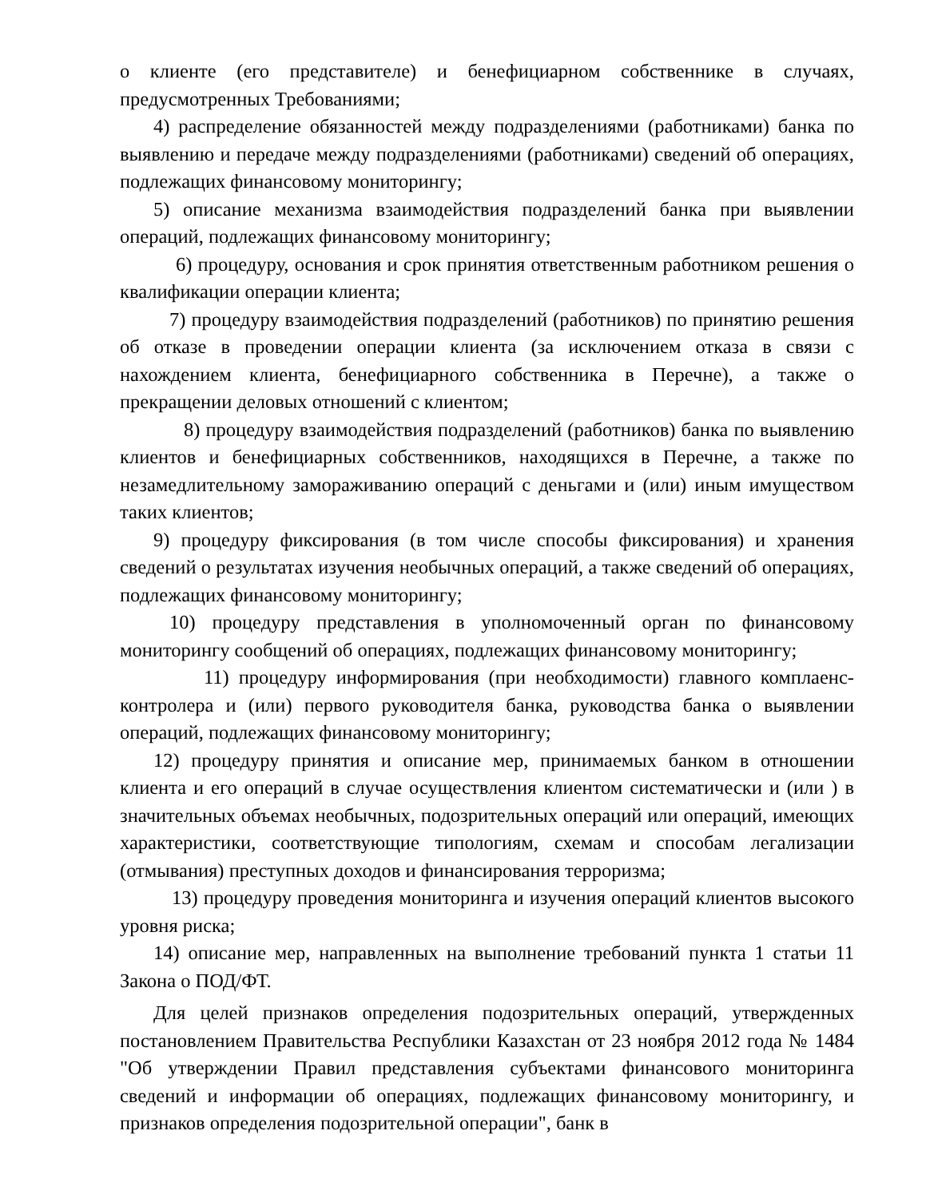о клиенте (его представителе) и бенефициарном собственнике в случаях, предусмотренных Требованиями;
4) распределение обязанностей между подразделениями (работниками) банка по выявлению и передаче между подразделениями (работниками) сведений об операциях, подлежащих финансовому мониторингу;
5) описание механизма взаимодействия подразделений банка при выявлении операций, подлежащих финансовому мониторингу;
6) процедуру, основания и срок принятия ответственным работником решения о квалификации операции клиента;
7) процедуру взаимодействия подразделений (работников) по принятию решения об отказе в проведении операции клиента (за исключением отказа в связи с нахождением клиента, бенефициарного собственника в Перечне), а также о прекращении деловых отношений с клиентом;
8) процедуру взаимодействия подразделений (работников) банка по выявлению клиентов и бенефициарных собственников, находящихся в Перечне, а также по незамедлительному замораживанию операций с деньгами и (или) иным имуществом таких клиентов;
9) процедуру фиксирования (в том числе способы фиксирования) и хранения сведений о результатах изучения необычных операций, а также сведений об операциях, подлежащих финансовому мониторингу;
10) процедуру представления в уполномоченный орган по финансовому мониторингу сообщений об операциях, подлежащих финансовому мониторингу;
11) процедуру информирования (при необходимости) главного комплаенс-контролера и (или) первого руководителя банка, руководства банка о выявлении операций, подлежащих финансовому мониторингу;
12) процедуру принятия и описание мер, принимаемых банком в отношении клиента и его операций в случае осуществления клиентом систематически и (или ) в значительных объемах необычных, подозрительных операций или операций, имеющих характеристики, соответствующие типологиям, схемам и способам легализации (отмывания) преступных доходов и финансирования терроризма;
13) процедуру проведения мониторинга и изучения операций клиентов высокого уровня риска;
14) описание мер, направленных на выполнение требований пункта 1 статьи 11 Закона о ПОД/ФТ.
Для целей признаков определения подозрительных операций, утвержденных постановлением Правительства Республики Казахстан от 23 ноября 2012 года № 1484 "Об утверждении Правил представления субъектами финансового мониторинга сведений и информации об операциях, подлежащих финансовому мониторингу, и признаков определения подозрительной операции", банк в